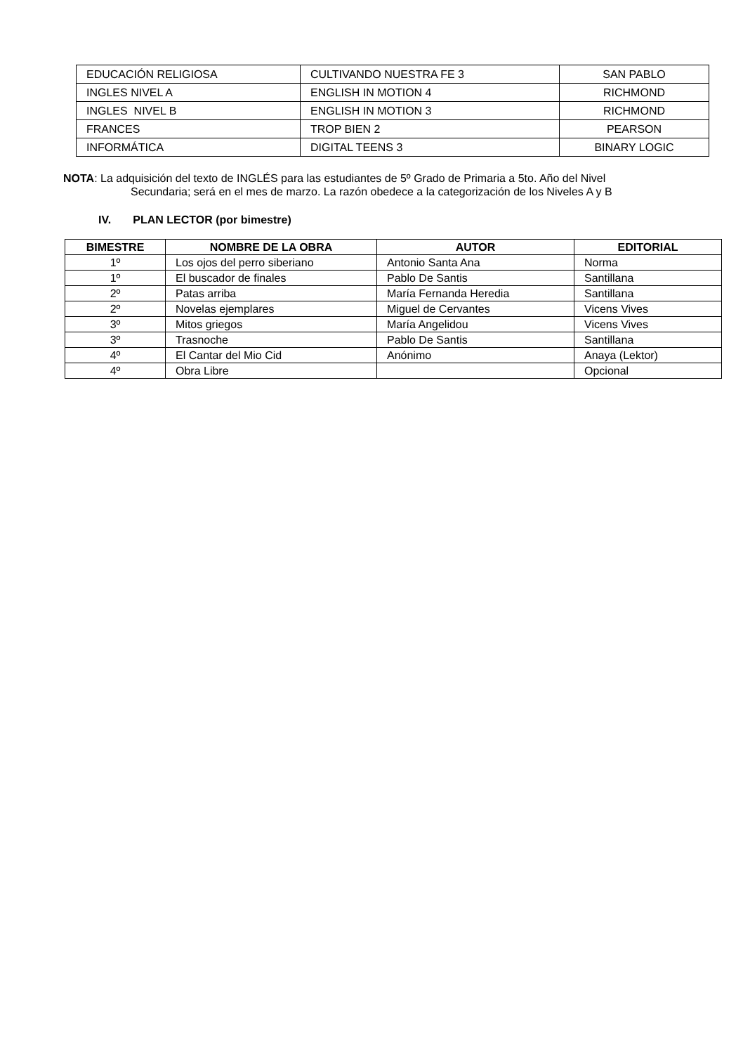| EDUCACIÓN RELIGIOSA | CULTIVANDO NUESTRA FE 3 | SAN PABLO |
| INGLES NIVEL A | ENGLISH IN MOTION 4 | RICHMOND |
| INGLES NIVEL B | ENGLISH IN MOTION 3 | RICHMOND |
| FRANCES | TROP BIEN 2 | PEARSON |
| INFORMÁTICA | DIGITAL TEENS 3 | BINARY LOGIC |
NOTA: La adquisición del texto de INGLÉS para las estudiantes de 5º Grado de Primaria a 5to. Año del Nivel
Secundaria; será en el mes de marzo. La razón obedece a la categorización de los Niveles A y B
IV. PLAN LECTOR (por bimestre)
| BIMESTRE | NOMBRE DE LA OBRA | AUTOR | EDITORIAL |
| --- | --- | --- | --- |
| 1º | Los ojos del perro siberiano | Antonio Santa Ana | Norma |
| 1º | El buscador de finales | Pablo De Santis | Santillana |
| 2º | Patas arriba | María Fernanda Heredia | Santillana |
| 2º | Novelas ejemplares | Miguel de Cervantes | Vicens Vives |
| 3º | Mitos griegos | María Angelidou | Vicens Vives |
| 3º | Trasnoche | Pablo De Santis | Santillana |
| 4º | El Cantar del Mio Cid | Anónimo | Anaya (Lektor) |
| 4º | Obra Libre | | Opcional |